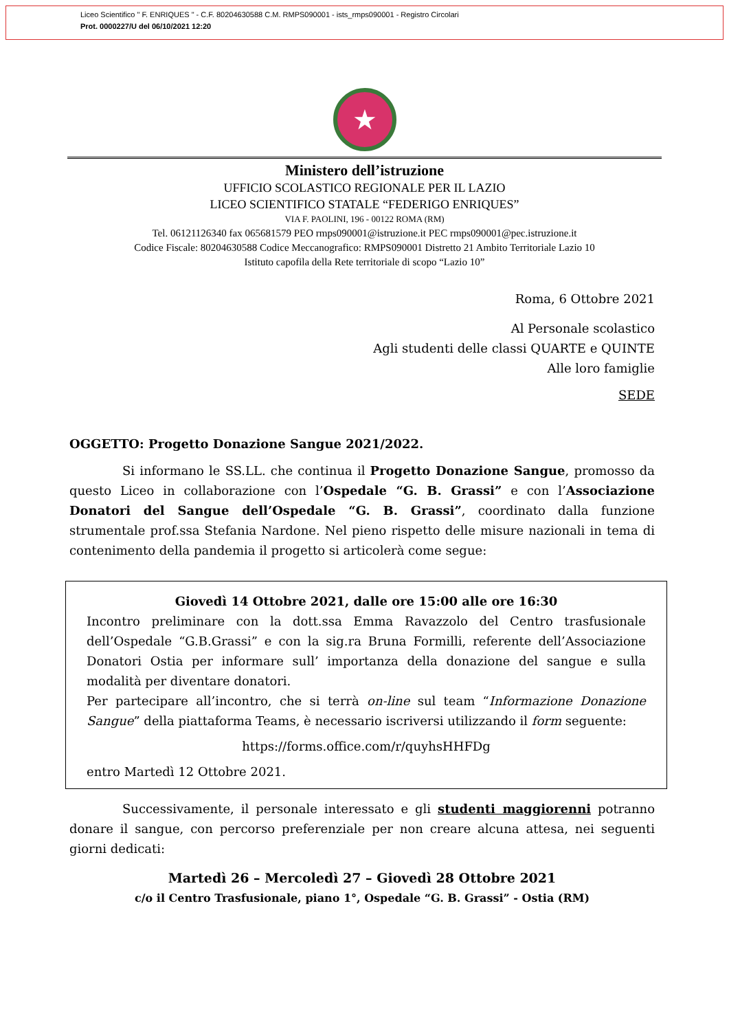Liceo Scientifico " F. ENRIQUES " - C.F. 80204630588 C.M. RMPS090001 - ists_rmps090001 - Registro Circolari
Prot. 0000227/U del 06/10/2021 12:20
★
Ministero dell’istruzione
UFFICIO SCOLASTICO REGIONALE PER IL LAZIO
LICEO SCIENTIFICO STATALE “FEDERIGO ENRIQUES”
VIA F. PAOLINI, 196 - 00122 ROMA (RM)
Tel. 06121126340 fax 065681579 PEO rmps090001@istruzione.it PEC rmps090001@pec.istruzione.it
Codice Fiscale: 80204630588 Codice Meccanografico: RMPS090001 Distretto 21 Ambito Territoriale Lazio 10
Istituto capofila della Rete territoriale di scopo “Lazio 10”
Roma, 6 Ottobre 2021
Al Personale scolastico
Agli studenti delle classi QUARTE e QUINTE
Alle loro famiglie
SEDE
OGGETTO: Progetto Donazione Sangue 2021/2022.
Si informano le SS.LL. che continua il Progetto Donazione Sangue, promosso da questo Liceo in collaborazione con l’Ospedale “G. B. Grassi” e con l’Associazione Donatori del Sangue dell’Ospedale “G. B. Grassi”, coordinato dalla funzione strumentale prof.ssa Stefania Nardone. Nel pieno rispetto delle misure nazionali in tema di contenimento della pandemia il progetto si articolerà come segue:
Giovedì 14 Ottobre 2021, dalle ore 15:00 alle ore 16:30
Incontro preliminare con la dott.ssa Emma Ravazzolo del Centro trasfusionale dell’Ospedale “G.B.Grassi” e con la sig.ra Bruna Formilli, referente dell’Associazione Donatori Ostia per informare sull’ importanza della donazione del sangue e sulla modalità per diventare donatori.
Per partecipare all’incontro, che si terrà on-line sul team “Informazione Donazione Sangue” della piattaforma Teams, è necessario iscriversi utilizzando il form seguente:
https://forms.office.com/r/quyhsHHFDg
entro Martedì 12 Ottobre 2021.
Successivamente, il personale interessato e gli studenti maggiorenni potranno donare il sangue, con percorso preferenziale per non creare alcuna attesa, nei seguenti giorni dedicati:
Martedì 26 – Mercoledì 27 – Giovedì 28 Ottobre 2021
c/o il Centro Trasfusionale, piano 1°, Ospedale “G. B. Grassi” - Ostia (RM)